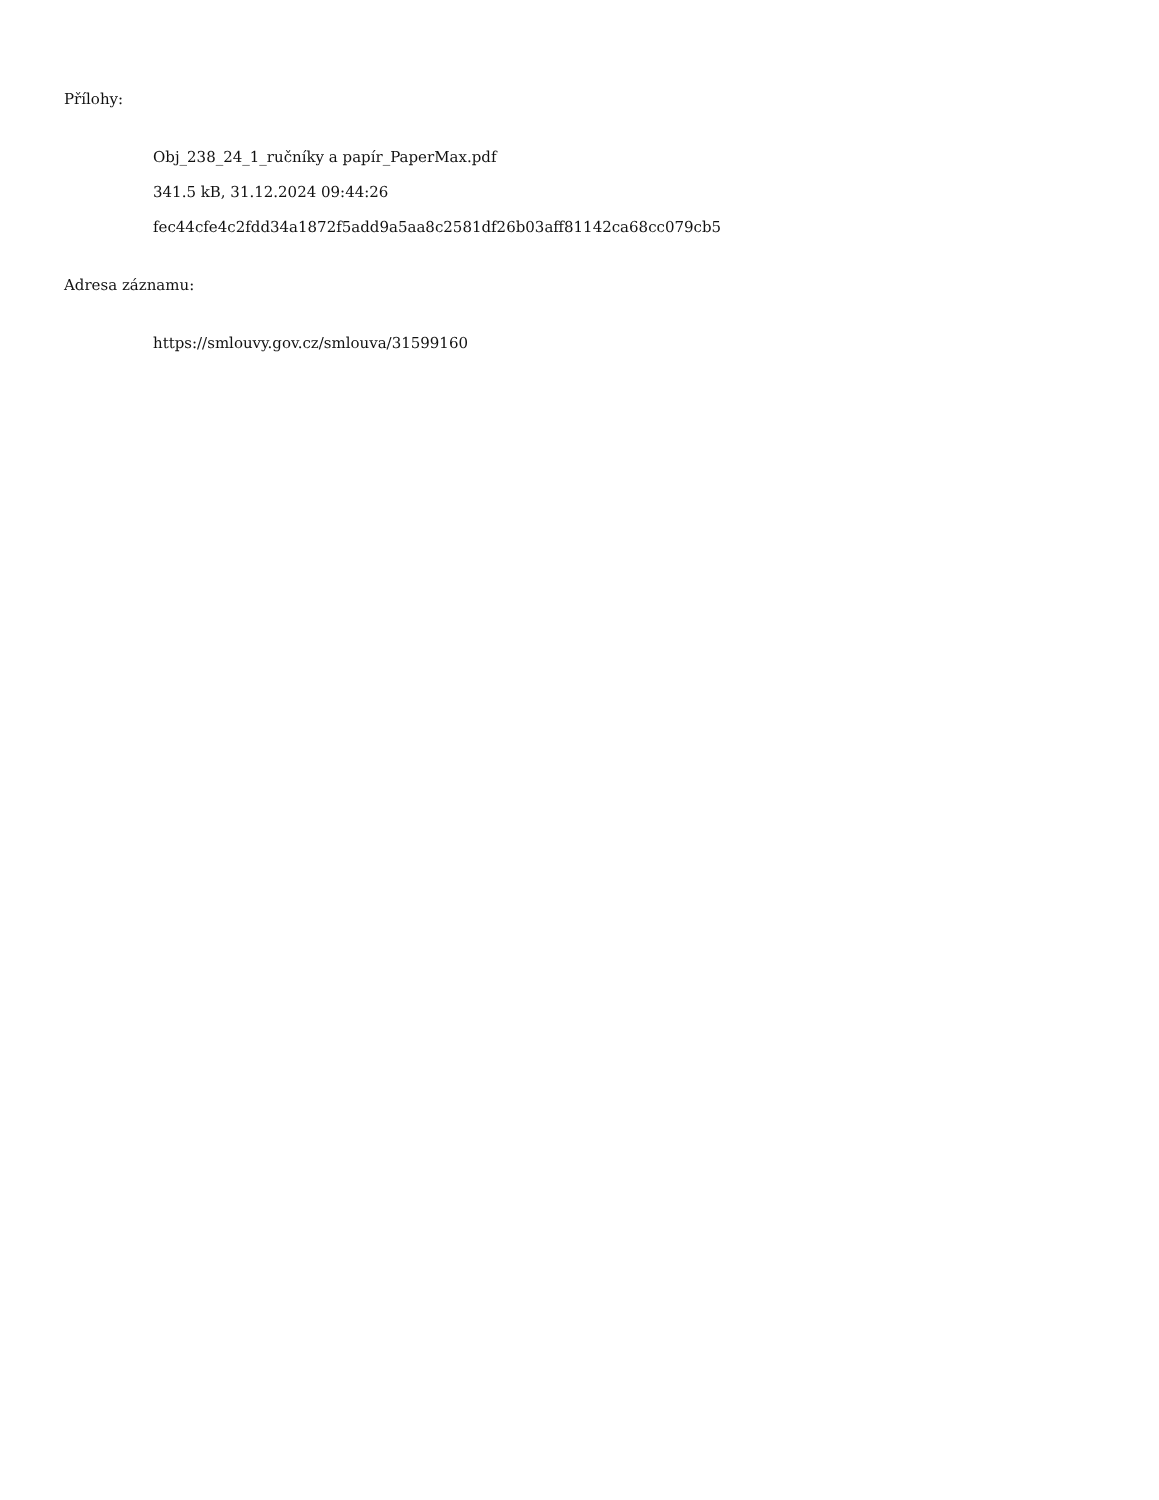Přílohy:
Obj_238_24_1_ručníky a papír_PaperMax.pdf
341.5 kB, 31.12.2024 09:44:26
fec44cfe4c2fdd34a1872f5add9a5aa8c2581df26b03aff81142ca68cc079cb5
Adresa záznamu:
https://smlouvy.gov.cz/smlouva/31599160